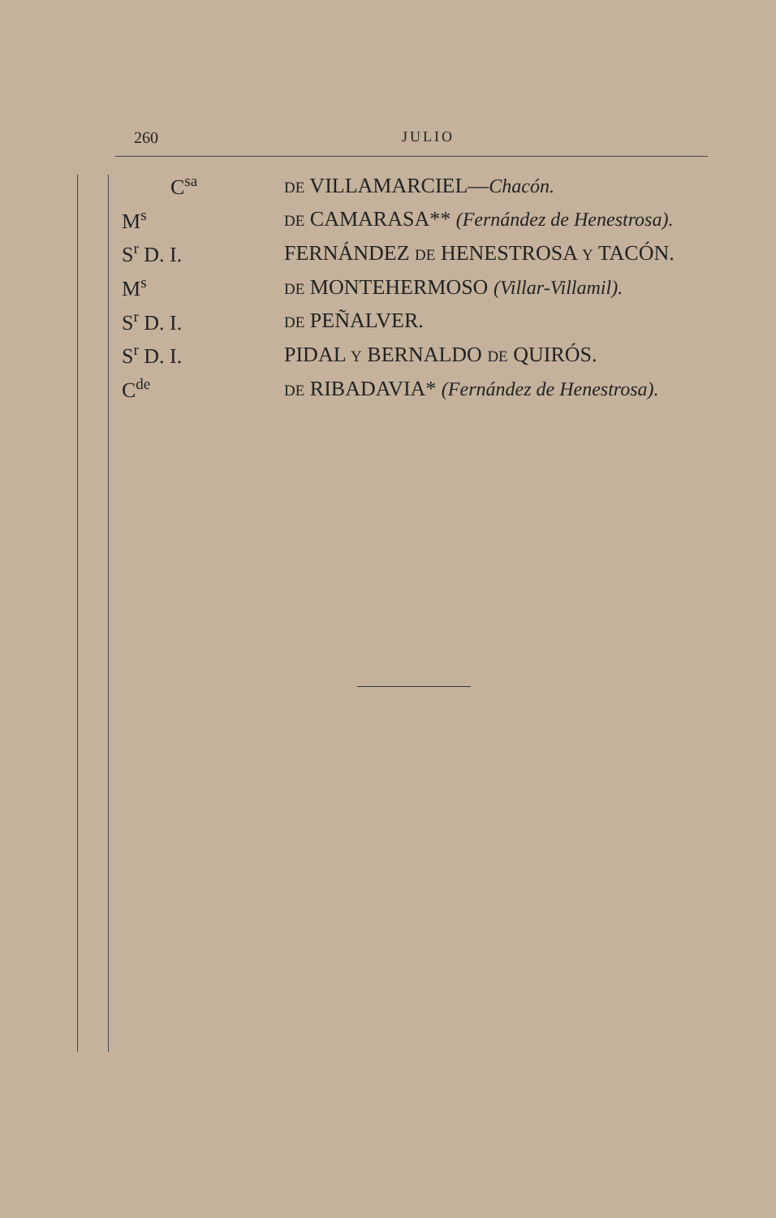260 JULIO
| C<sup>sa</sup> | DE VILLAMARCIEL— Chacón. |
| M<sup>s</sup> | DE CAMARASA** (Fernández de Henestrosa). |
| S<sup>r</sup> D. I. | FERNÁNDEZ DE HENESTROSA Y TACÓN. |
| M<sup>s</sup> | DE MONTEHERMOSO (Villar-Villamil). |
| S<sup>r</sup> D. I. | DE PEÑALVER. |
| S<sup>r</sup> D. I. | PIDAL Y BERNALDO DE QUIRÓS. |
| C<sup>de</sup> | DE RIBADAVIA* (Fernández de Henestrosa). |